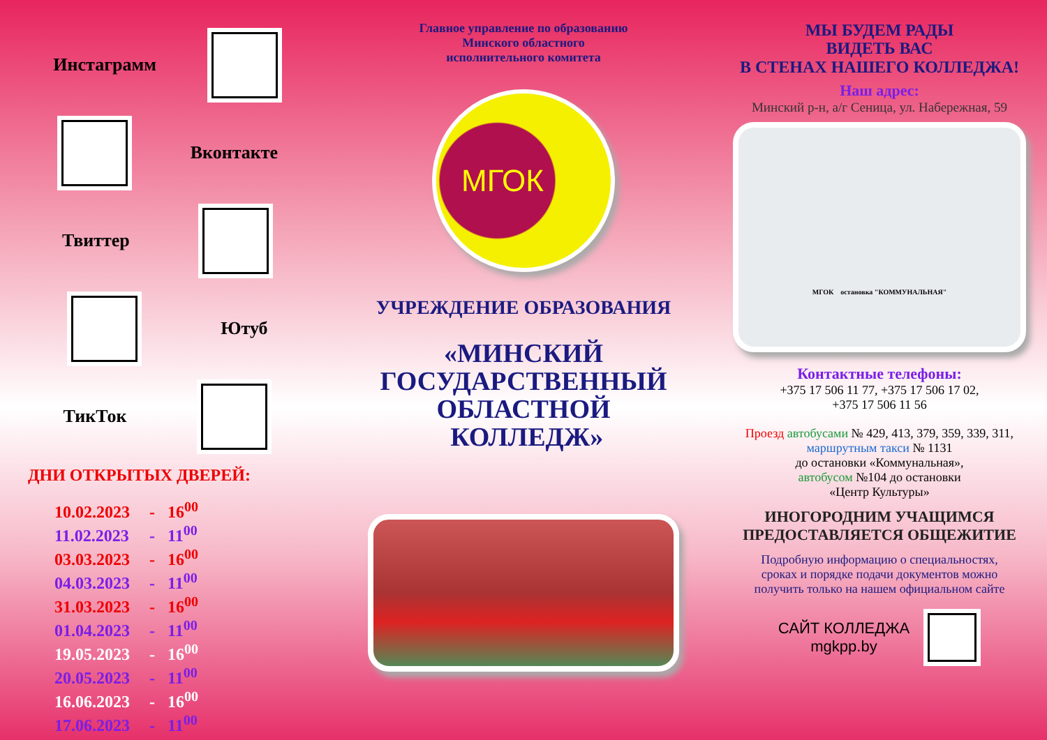Инстаграмм
Вконтакте
Твиттер
Ютуб
ТикТок
ДНИ ОТКРЫТЫХ ДВЕРЕЙ:
10.02.2023 - 16<sup>00</sup>
11.02.2023 - 11<sup>00</sup>
03.03.2023 - 16<sup>00</sup>
04.03.2023 - 11<sup>00</sup>
31.03.2023 - 16<sup>00</sup>
01.04.2023 - 11<sup>00</sup>
19.05.2023 - 16<sup>00</sup>
20.05.2023 - 11<sup>00</sup>
16.06.2023 - 16<sup>00</sup>
17.06.2023 - 11<sup>00</sup>
Главное управление по образованию
Минского областного
исполнительного комитета
МГОК
УЧРЕЖДЕНИЕ ОБРАЗОВАНИЯ
«МИНСКИЙ
ГОСУДАРСТВЕННЫЙ
ОБЛАСТНОЙ КОЛЛЕДЖ»
МЫ БУДЕМ РАДЫ
ВИДЕТЬ ВАС
В СТЕНАХ НАШЕГО КОЛЛЕДЖА!
Наш адрес:
Минский р-н, а/г Сеница, ул. Набережная, 59
МГОК остановка "КОММУНАЛЬНАЯ"
Контактные телефоны:
+375 17 506 11 77, +375 17 506 17 02,
+375 17 506 11 56
Проезд автобусами № 429, 413, 379, 359, 339, 311,
маршрутным такси № 1131
до остановки «Коммунальная»,
автобусом №104 до остановки
«Центр Культуры»
ИНОГОРОДНИМ УЧАЩИМСЯ
ПРЕДОСТАВЛЯЕТСЯ ОБЩЕЖИТИЕ
Подробную информацию о специальностях,
сроках и порядке подачи документов можно
получить только на нашем официальном сайте
САЙТ КОЛЛЕДЖА
mgkpp.by